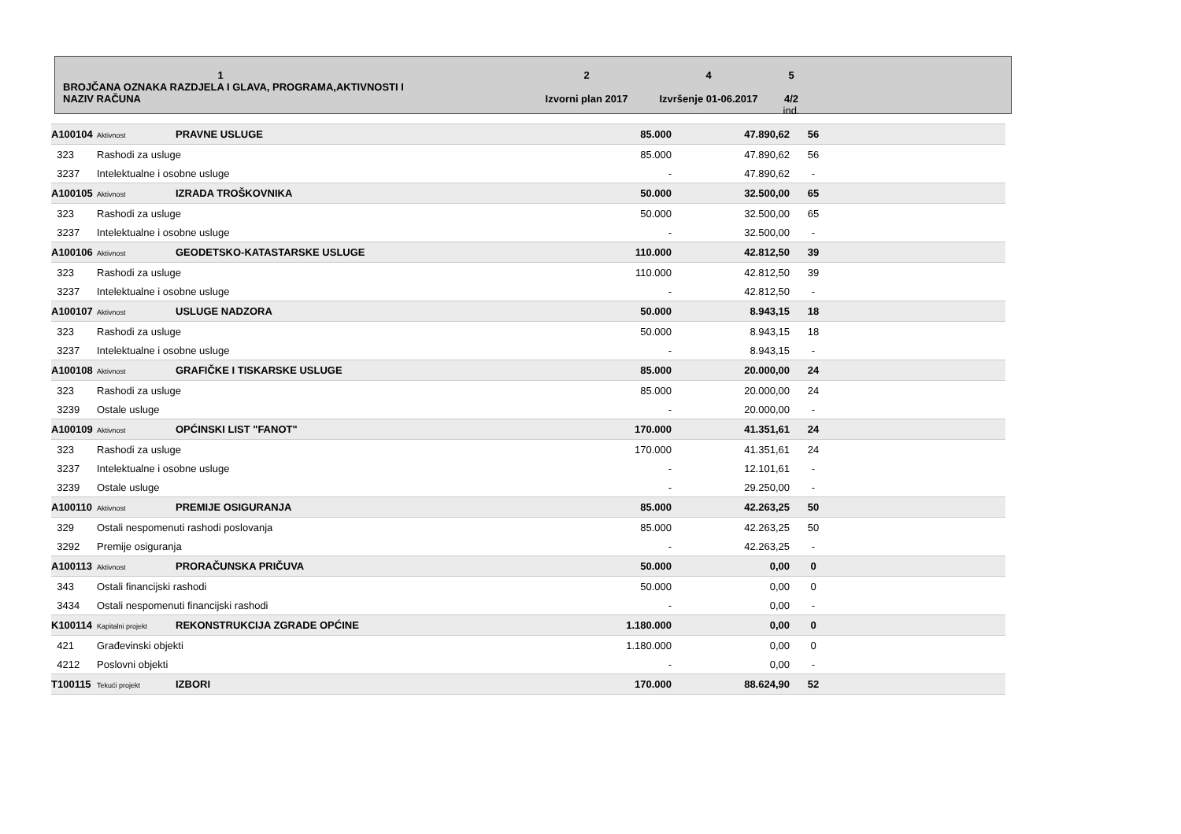1
BROJČANA OZNAKA RAZDJELA I GLAVA, PROGRAMA,AKTIVNOSTI I
NAZIV RAČUNA
2
Izvorni plan 2017
4
Izvršenje 01-06.2017
5
4/2
ind.
| A100104 | Aktivnost | PRAVNE USLUGE | 85.000 | 47.890,62 | 56 | |
| 323 | Rashodi za usluge | | 85.000 | 47.890,62 | 56 | |
| 3237 | Intelektualne i osobne usluge | | - | 47.890,62 | - | |
| A100105 | Aktivnost | IZRADA TROŠKOVNIKA | 50.000 | 32.500,00 | 65 | |
| 323 | Rashodi za usluge | | 50.000 | 32.500,00 | 65 | |
| 3237 | Intelektualne i osobne usluge | | - | 32.500,00 | - | |
| A100106 | Aktivnost | GEODETSKO-KATASTARSKE USLUGE | 110.000 | 42.812,50 | 39 | |
| 323 | Rashodi za usluge | | 110.000 | 42.812,50 | 39 | |
| 3237 | Intelektualne i osobne usluge | | - | 42.812,50 | - | |
| A100107 | Aktivnost | USLUGE NADZORA | 50.000 | 8.943,15 | 18 | |
| 323 | Rashodi za usluge | | 50.000 | 8.943,15 | 18 | |
| 3237 | Intelektualne i osobne usluge | | - | 8.943,15 | - | |
| A100108 | Aktivnost | GRAFIČKE I TISKARSKE USLUGE | 85.000 | 20.000,00 | 24 | |
| 323 | Rashodi za usluge | | 85.000 | 20.000,00 | 24 | |
| 3239 | Ostale usluge | | - | 20.000,00 | - | |
| A100109 | Aktivnost | OPĆINSKI LIST "FANOT" | 170.000 | 41.351,61 | 24 | |
| 323 | Rashodi za usluge | | 170.000 | 41.351,61 | 24 | |
| 3237 | Intelektualne i osobne usluge | | - | 12.101,61 | - | |
| 3239 | Ostale usluge | | - | 29.250,00 | - | |
| A100110 | Aktivnost | PREMIJE OSIGURANJA | 85.000 | 42.263,25 | 50 | |
| 329 | Ostali nespomenuti rashodi poslovanja | | 85.000 | 42.263,25 | 50 | |
| 3292 | Premije osiguranja | | - | 42.263,25 | - | |
| A100113 | Aktivnost | PRORAČUNSKA PRIČUVA | 50.000 | 0,00 | 0 | |
| 343 | Ostali financijski rashodi | | 50.000 | 0,00 | 0 | |
| 3434 | Ostali nespomenuti financijski rashodi | | - | 0,00 | - | |
| K100114 | Kapitalni projekt | REKONSTRUKCIJA ZGRADE OPĆINE | 1.180.000 | 0,00 | 0 | |
| 421 | Građevinski objekti | | 1.180.000 | 0,00 | 0 | |
| 4212 | Poslovni objekti | | - | 0,00 | - | |
| T100115 | Tekući projekt | IZBORI | 170.000 | 88.624,90 | 52 | |